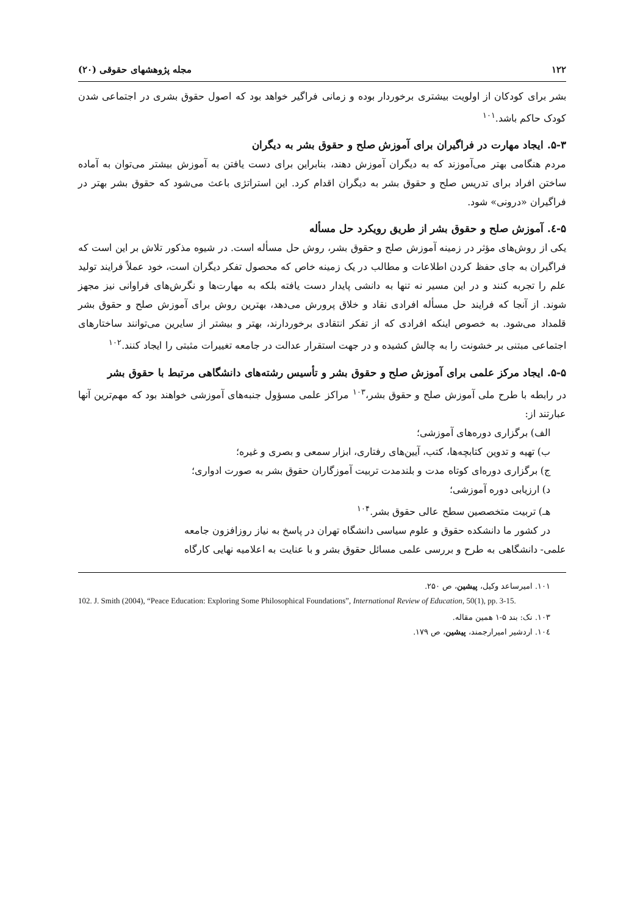۱۲۲ مجله پژوهشهای حقوقی (۲۰)
بشر برای کودکان از اولویت بیشتری برخوردار بوده و زمانی فراگیر خواهد بود که اصول حقوق بشری در اجتماعی شدن کودک حاکم باشد.<sup>۱۰۱</sup>
۵-۳. ایجاد مهارت در فراگیران برای آموزش صلح و حقوق بشر به دیگران
مردم هنگامی بهتر می‌آموزند که به دیگران آموزش دهند، بنابراین برای دست یافتن به آموزش بیشتر می‌توان به آماده ساختن افراد برای تدریس صلح و حقوق بشر به دیگران اقدام کرد. این استراتژی باعث می‌شود که حقوق بشر بهتر در فراگیران «درونی» شود.
۵-٤. آموزش صلح و حقوق بشر از طریق رویکرد حل مسأله
یکی از روش‌های مؤثر در زمینه آموزش صلح و حقوق بشر، روش حل مسأله است. در شیوه مذکور تلاش بر این است که فراگیران به جای حفظ کردن اطلاعات و مطالب در یک زمینه خاص که محصول تفکر دیگران است، خود عملاً فرایند تولید علم را تجربه کنند و در این مسیر نه تنها به دانشی پایدار دست یافته بلکه به مهارت‌ها و نگرش‌های فراوانی نیز مجهز شوند. از آنجا که فرایند حل مسأله افرادی نقاد و خلاق پرورش می‌دهد، بهترین روش برای آموزش صلح و حقوق بشر قلمداد می‌شود. به خصوص اینکه افرادی که از تفکر انتقادی برخوردارند، بهتر و بیشتر از سایرین می‌توانند ساختارهای اجتماعی مبتنی بر خشونت را به چالش کشیده و در جهت استقرار عدالت در جامعه تغییرات مثبتی را ایجاد کنند.<sup>۱۰۲</sup>
۵-۵. ایجاد مرکز علمی برای آموزش صلح و حقوق بشر و تأسیس رشته‌های دانشگاهی مرتبط با حقوق بشر
در رابطه با طرح ملی آموزش صلح و حقوق بشر،<sup>۱۰۳</sup> مراکز علمی مسؤول جنبه‌های آموزشی خواهند بود که مهم‌ترین آنها عبارتند از:
الف) برگزاری دوره‌های آموزشی؛
ب) تهیه و تدوین کتابچه‌ها، کتب، آیین‌های رفتاری، ابزار سمعی و بصری و غیره؛
ج) برگزاری دوره‌ای کوتاه مدت و بلندمدت تربیت آموزگاران حقوق بشر به صورت ادواری؛
د) ارزیابی دوره آموزشی؛
هـ) تربیت متخصصین سطح عالی حقوق بشر.<sup>۱۰۴</sup>
در کشور ما دانشکده حقوق و علوم سیاسی دانشگاه تهران در پاسخ به نیاز روزافزون جامعه
علمی- دانشگاهی به طرح و بررسی علمی مسائل حقوق بشر و با عنایت به اعلامیه نهایی کارگاه
۱۰۱. امیرساعد وکیل، پیشین، ص ۲۵۰.
102. J. Smith (2004), “Peace Education: Exploring Some Philosophical Foundations”, International Review of Education, 50(1), pp. 3-15.
۱۰۳. نک: بند ۵-۱ همین مقاله.
۱۰٤. اردشیر امیرارجمند، پیشین، ص ۱۷۹.